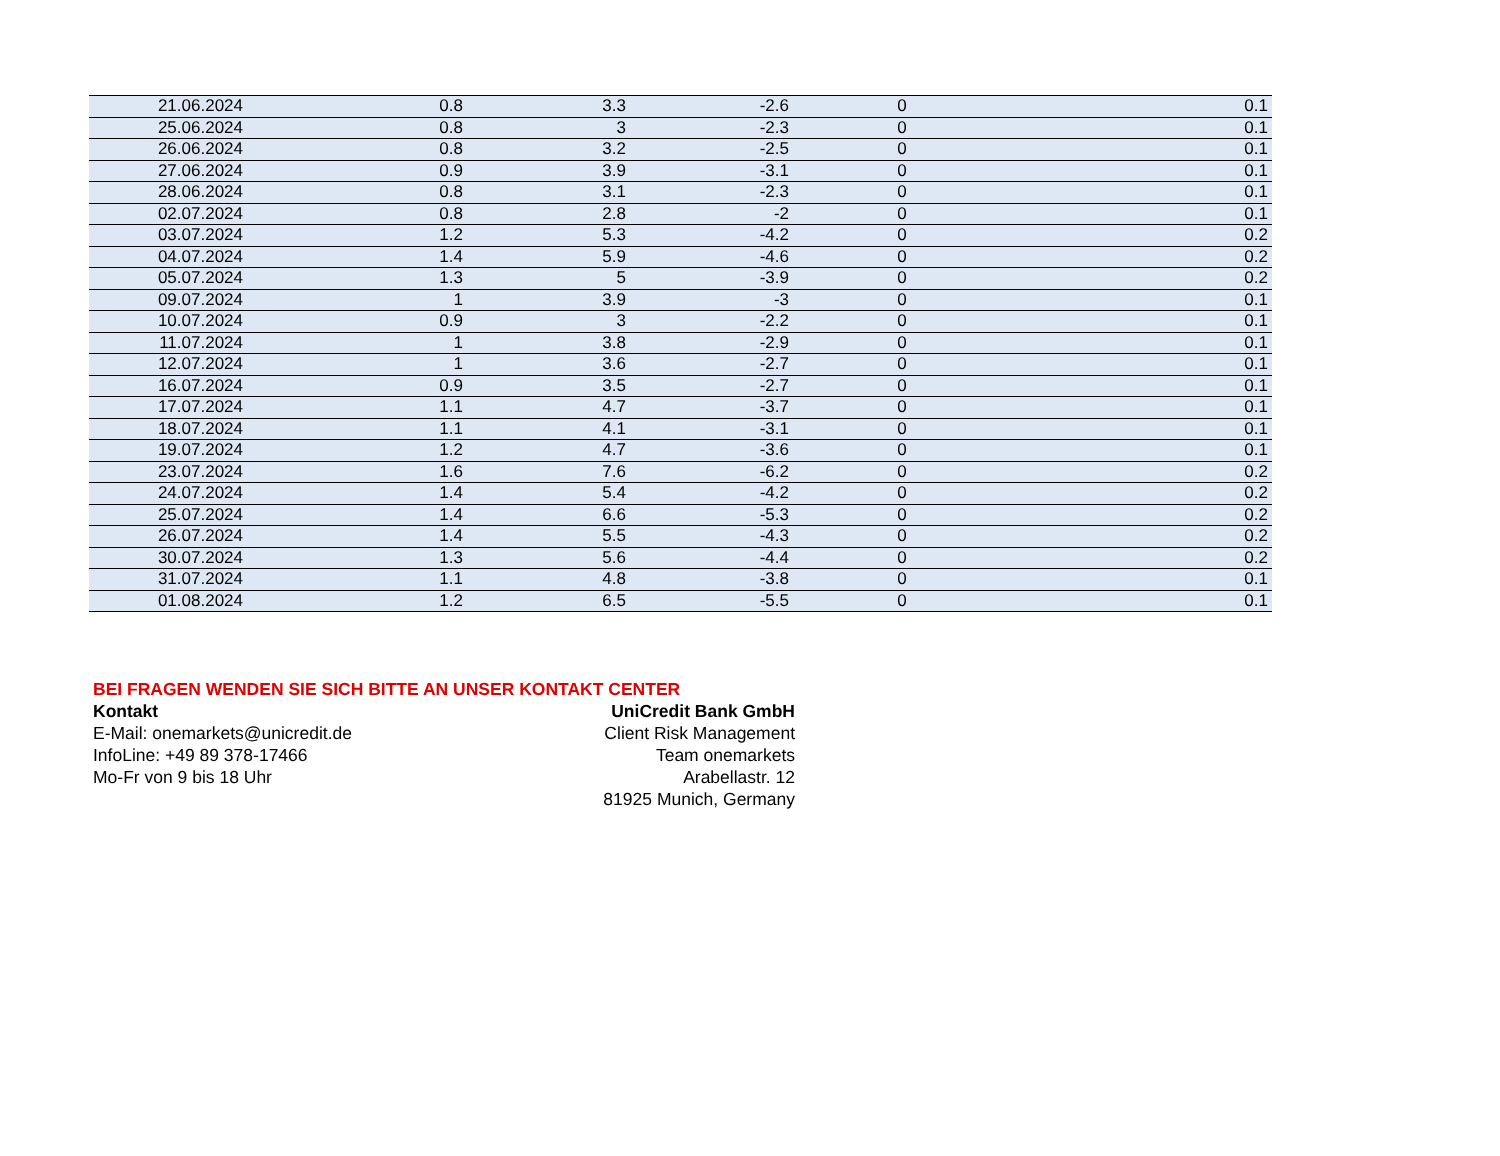| 21.06.2024 | 0.8 | 3.3 | -2.6 | 0 | 0.1 |
| 25.06.2024 | 0.8 | 3 | -2.3 | 0 | 0.1 |
| 26.06.2024 | 0.8 | 3.2 | -2.5 | 0 | 0.1 |
| 27.06.2024 | 0.9 | 3.9 | -3.1 | 0 | 0.1 |
| 28.06.2024 | 0.8 | 3.1 | -2.3 | 0 | 0.1 |
| 02.07.2024 | 0.8 | 2.8 | -2 | 0 | 0.1 |
| 03.07.2024 | 1.2 | 5.3 | -4.2 | 0 | 0.2 |
| 04.07.2024 | 1.4 | 5.9 | -4.6 | 0 | 0.2 |
| 05.07.2024 | 1.3 | 5 | -3.9 | 0 | 0.2 |
| 09.07.2024 | 1 | 3.9 | -3 | 0 | 0.1 |
| 10.07.2024 | 0.9 | 3 | -2.2 | 0 | 0.1 |
| 11.07.2024 | 1 | 3.8 | -2.9 | 0 | 0.1 |
| 12.07.2024 | 1 | 3.6 | -2.7 | 0 | 0.1 |
| 16.07.2024 | 0.9 | 3.5 | -2.7 | 0 | 0.1 |
| 17.07.2024 | 1.1 | 4.7 | -3.7 | 0 | 0.1 |
| 18.07.2024 | 1.1 | 4.1 | -3.1 | 0 | 0.1 |
| 19.07.2024 | 1.2 | 4.7 | -3.6 | 0 | 0.1 |
| 23.07.2024 | 1.6 | 7.6 | -6.2 | 0 | 0.2 |
| 24.07.2024 | 1.4 | 5.4 | -4.2 | 0 | 0.2 |
| 25.07.2024 | 1.4 | 6.6 | -5.3 | 0 | 0.2 |
| 26.07.2024 | 1.4 | 5.5 | -4.3 | 0 | 0.2 |
| 30.07.2024 | 1.3 | 5.6 | -4.4 | 0 | 0.2 |
| 31.07.2024 | 1.1 | 4.8 | -3.8 | 0 | 0.1 |
| 01.08.2024 | 1.2 | 6.5 | -5.5 | 0 | 0.1 |
BEI FRAGEN WENDEN SIE SICH BITTE AN UNSER KONTAKT CENTER
Kontakt
E-Mail: onemarkets@unicredit.de
InfoLine: +49 89 378-17466
Mo-Fr von 9 bis 18 Uhr
UniCredit Bank GmbH
Client Risk Management
Team onemarkets
Arabellastr. 12
81925 Munich, Germany